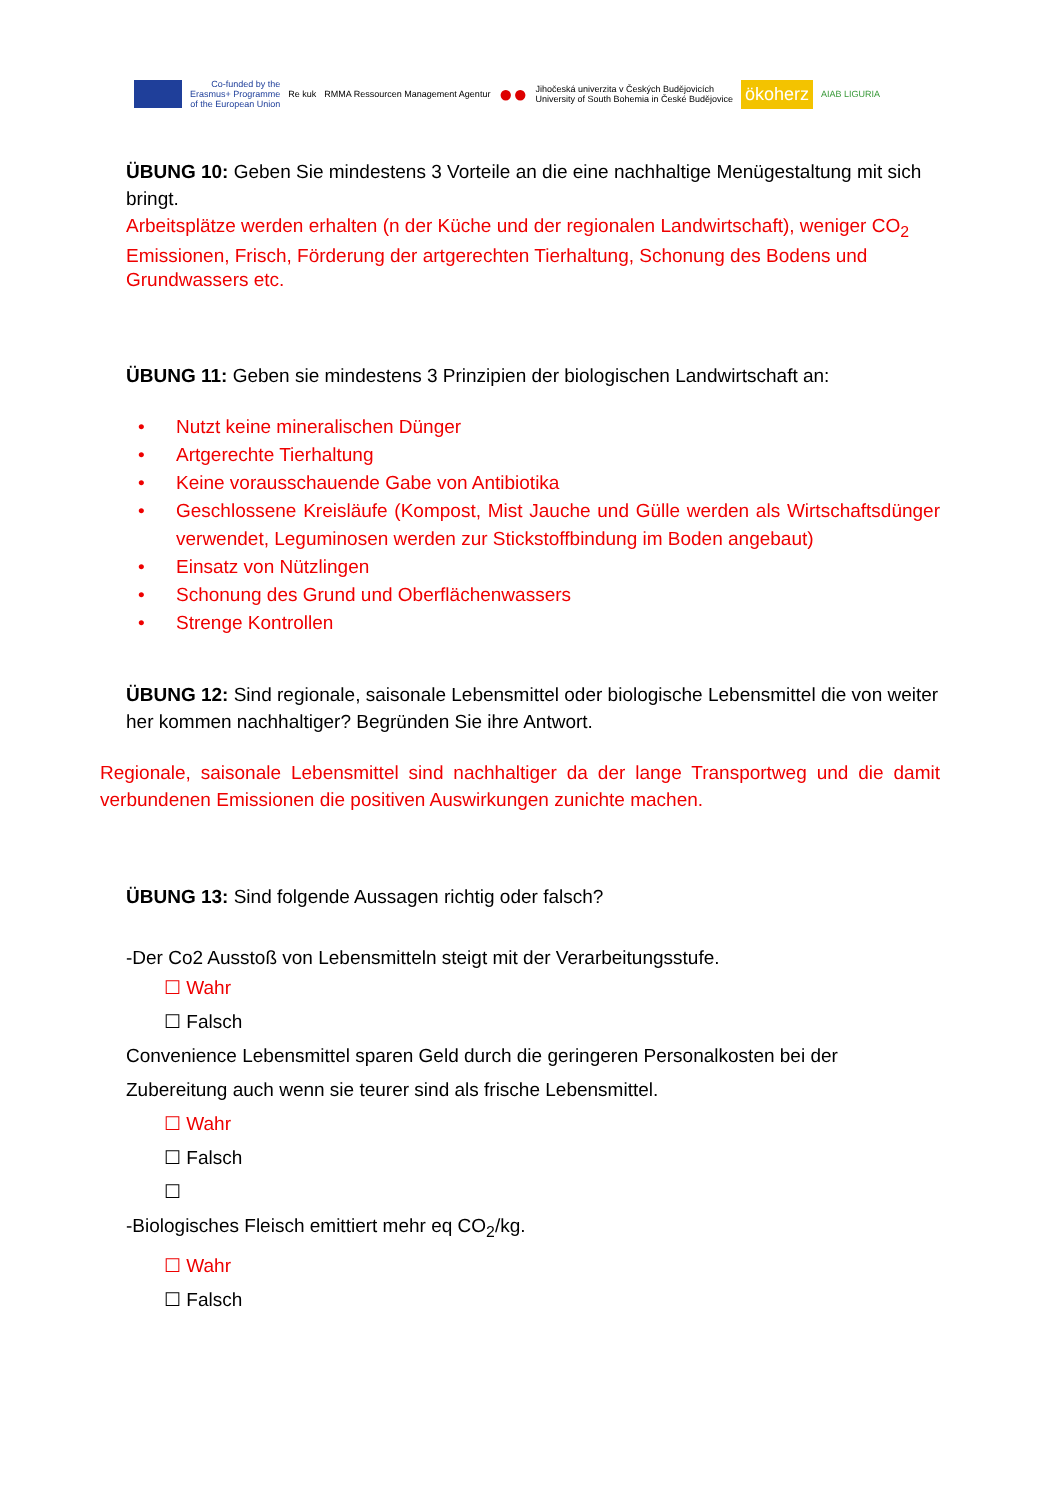Co-funded by the
Erasmus+ Programme
of the European Union
Re kuk
RMMA Ressourcen Management Agentur
●●
Jihočeská univerzita v Českých Budějovicích
University of South Bohemia in České Budějovice
ökoherz
AIAB LIGURIA
ÜBUNG 10: Geben Sie mindestens 3 Vorteile an die eine nachhaltige Menügestaltung mit sich bringt.
Arbeitsplätze werden erhalten (n der Küche und der regionalen Landwirtschaft), weniger CO<sub>2</sub> Emissionen, Frisch, Förderung der artgerechten Tierhaltung, Schonung des Bodens und Grundwassers etc.
ÜBUNG 11: Geben sie mindestens 3 Prinzipien der biologischen Landwirtschaft an:
• Nutzt keine mineralischen Dünger
• Artgerechte Tierhaltung
• Keine vorausschauende Gabe von Antibiotika
• Geschlossene Kreisläufe (Kompost, Mist Jauche und Gülle werden als Wirtschaftsdünger verwendet, Leguminosen werden zur Stickstoffbindung im Boden angebaut)
• Einsatz von Nützlingen
• Schonung des Grund und Oberflächenwassers
• Strenge Kontrollen
ÜBUNG 12: Sind regionale, saisonale Lebensmittel oder biologische Lebensmittel die von weiter her kommen nachhaltiger? Begründen Sie ihre Antwort.
Regionale, saisonale Lebensmittel sind nachhaltiger da der lange Transportweg und die damit verbundenen Emissionen die positiven Auswirkungen zunichte machen.
ÜBUNG 13: Sind folgende Aussagen richtig oder falsch?
-Der Co2 Ausstoß von Lebensmitteln steigt mit der Verarbeitungsstufe.
☐ Wahr
☐ Falsch
Convenience Lebensmittel sparen Geld durch die geringeren Personalkosten bei der Zubereitung auch wenn sie teurer sind als frische Lebensmittel.
☐ Wahr
☐ Falsch
☐
-Biologisches Fleisch emittiert mehr eq CO<sub>2</sub>/kg.
☐ Wahr
☐ Falsch